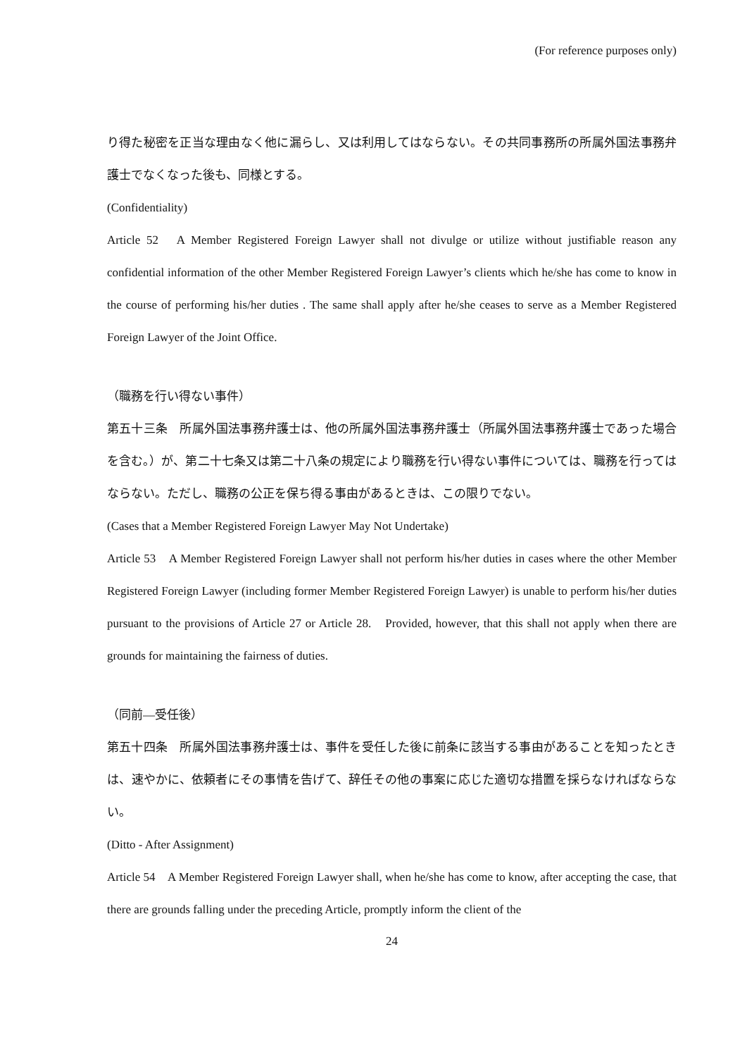(For reference purposes only)
り得た秘密を正当な理由なく他に漏らし、又は利用してはならない。その共同事務所の所属外国法事務弁護士でなくなった後も、同様とする。
(Confidentiality)
Article 52　A Member Registered Foreign Lawyer shall not divulge or utilize without justifiable reason any confidential information of the other Member Registered Foreign Lawyer’s clients which he/she has come to know in the course of performing his/her duties . The same shall apply after he/she ceases to serve as a Member Registered Foreign Lawyer of the Joint Office.
（職務を行い得ない事件）
第五十三条　所属外国法事務弁護士は、他の所属外国法事務弁護士（所属外国法事務弁護士であった場合を含む。）が、第二十七条又は第二十八条の規定により職務を行い得ない事件については、職務を行ってはならない。ただし、職務の公正を保ち得る事由があるときは、この限りでない。
(Cases that a Member Registered Foreign Lawyer May Not Undertake)
Article 53　A Member Registered Foreign Lawyer shall not perform his/her duties in cases where the other Member Registered Foreign Lawyer (including former Member Registered Foreign Lawyer) is unable to perform his/her duties pursuant to the provisions of Article 27 or Article 28.　Provided, however, that this shall not apply when there are grounds for maintaining the fairness of duties.
（同前―受任後）
第五十四条　所属外国法事務弁護士は、事件を受任した後に前条に該当する事由があることを知ったときは、速やかに、依頼者にその事情を告げて、辞任その他の事案に応じた適切な措置を採らなければならない。
(Ditto - After Assignment)
Article 54　A Member Registered Foreign Lawyer shall, when he/she has come to know, after accepting the case, that there are grounds falling under the preceding Article, promptly inform the client of the
24